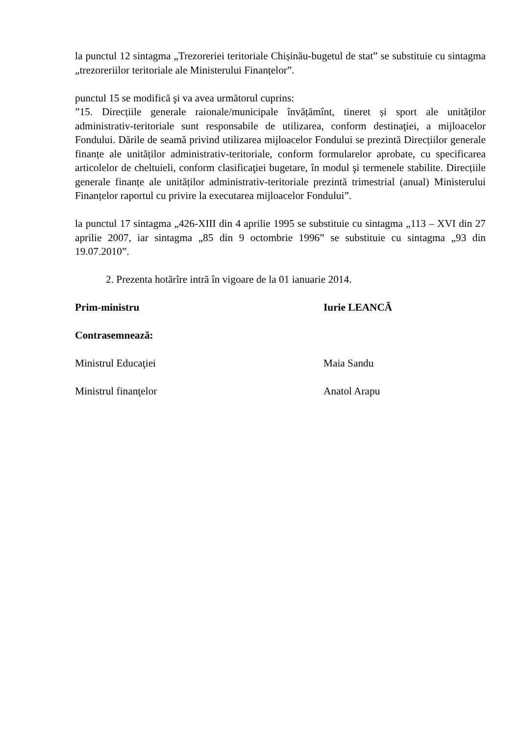la punctul 12 sintagma „Trezoreriei teritoriale Chișinău-bugetul de stat” se substituie cu sintagma „trezoreriilor teritoriale ale Ministerului Finanțelor”.
punctul 15 se modifică şi va avea următorul cuprins:
”15. Direcțiile generale raionale/municipale învățămînt, tineret și sport ale unităților administrativ-teritoriale sunt responsabile de utilizarea, conform destinaţiei, a mijloacelor Fondului. Dările de seamă privind utilizarea mijloacelor Fondului se prezintă Direcțiilor generale finanțe ale unităților administrativ-teritoriale, conform formularelor aprobate, cu specificarea articolelor de cheltuieli, conform clasificaţiei bugetare, în modul şi termenele stabilite. Direcțiile generale finanțe ale unităților administrativ-teritoriale prezintă trimestrial (anual) Ministerului Finanțelor raportul cu privire la executarea mijloacelor Fondului”.
la punctul 17 sintagma „426-XIII din 4 aprilie 1995 se substituie cu sintagma „113 – XVI din 27 aprilie 2007, iar sintagma „85 din 9 octombrie 1996” se substituie cu sintagma „93 din 19.07.2010”.
2. Prezenta hotărîre intră în vigoare de la 01 ianuarie 2014.
Prim-ministru Iurie LEANCĂ
Contrasemnează:
Ministrul Educaţiei Maia Sandu
Ministrul finanţelor Anatol Arapu